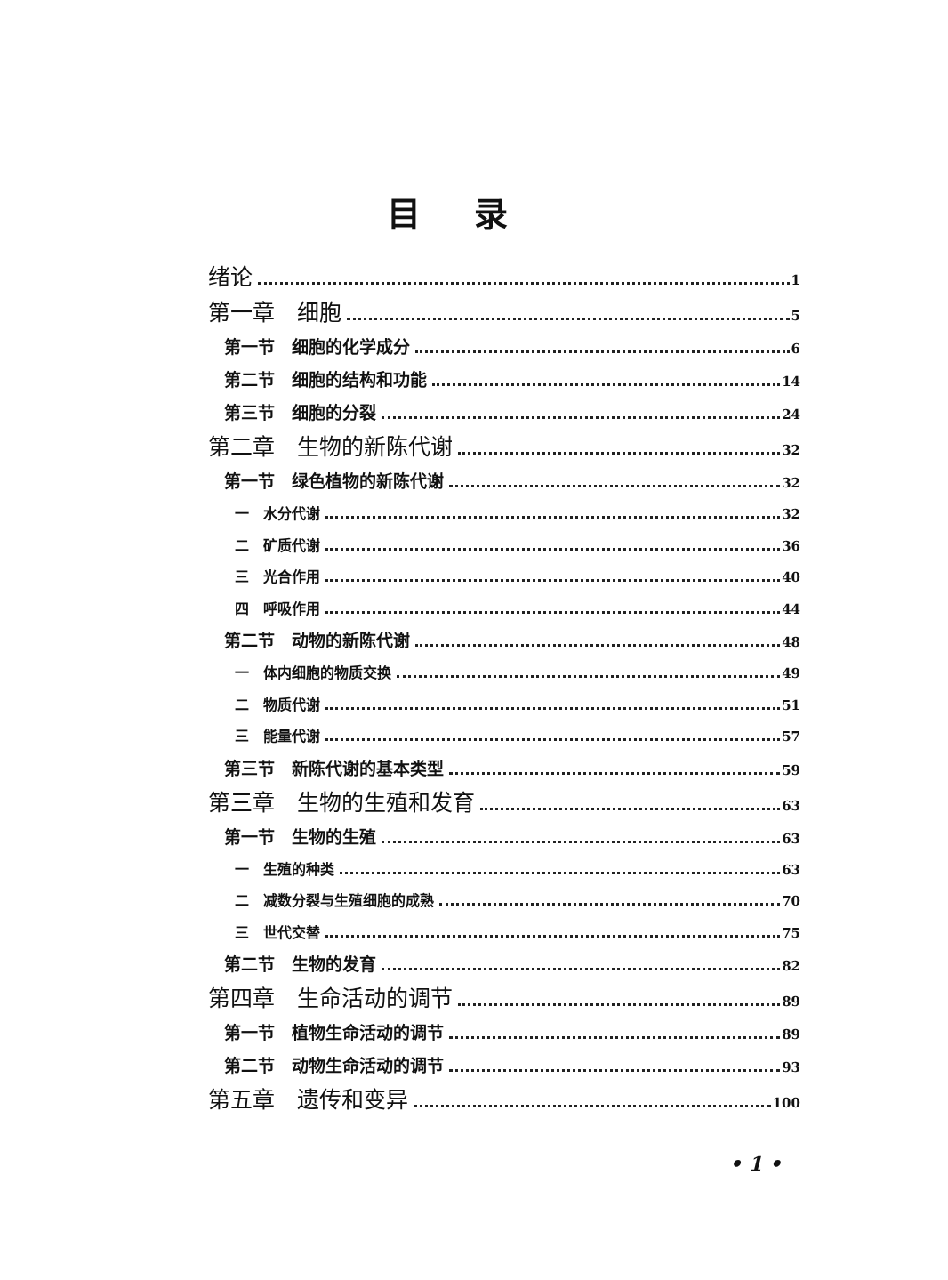目录
绪论 1
第一章　细胞 5
第一节　细胞的化学成分 6
第二节　细胞的结构和功能 14
第三节　细胞的分裂 24
第二章　生物的新陈代谢 32
第一节　绿色植物的新陈代谢 32
一　水分代谢 32
二　矿质代谢 36
三　光合作用 40
四　呼吸作用 44
第二节　动物的新陈代谢 48
一　体内细胞的物质交换 49
二　物质代谢 51
三　能量代谢 57
第三节　新陈代谢的基本类型 59
第三章　生物的生殖和发育 63
第一节　生物的生殖 63
一　生殖的种类 63
二　减数分裂与生殖细胞的成熟 70
三　世代交替 75
第二节　生物的发育 82
第四章　生命活动的调节 89
第一节　植物生命活动的调节 89
第二节　动物生命活动的调节 93
第五章　遗传和变异 100
• 1 •